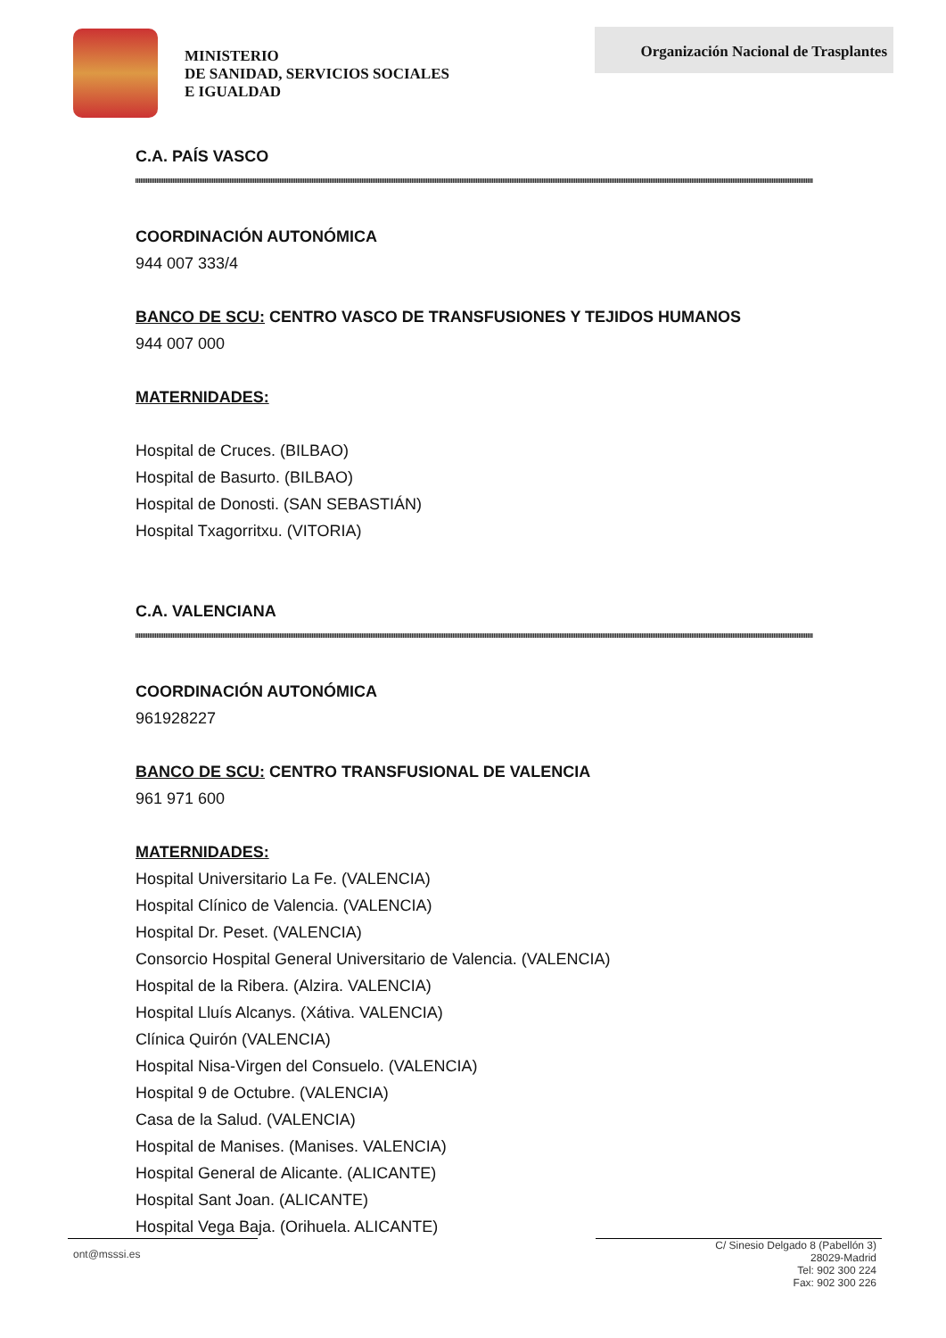MINISTERIO
DE SANIDAD, SERVICIOS SOCIALES
E IGUALDAD
Organización Nacional de Trasplantes
C.A. PAÍS VASCO
COORDINACIÓN AUTONÓMICA
944 007 333/4
BANCO DE SCU: CENTRO VASCO DE TRANSFUSIONES Y TEJIDOS HUMANOS
944 007 000
MATERNIDADES:
Hospital de Cruces. (BILBAO)
Hospital de Basurto. (BILBAO)
Hospital de Donosti. (SAN SEBASTIÁN)
Hospital Txagorritxu. (VITORIA)
C.A. VALENCIANA
COORDINACIÓN AUTONÓMICA
961928227
BANCO DE SCU: CENTRO TRANSFUSIONAL DE VALENCIA
961 971 600
MATERNIDADES:
Hospital Universitario La Fe. (VALENCIA)
Hospital Clínico de Valencia. (VALENCIA)
Hospital Dr. Peset. (VALENCIA)
Consorcio Hospital General Universitario de Valencia. (VALENCIA)
Hospital de la Ribera. (Alzira. VALENCIA)
Hospital Lluís Alcanys. (Xátiva. VALENCIA)
Clínica Quirón (VALENCIA)
Hospital Nisa-Virgen del Consuelo. (VALENCIA)
Hospital 9 de Octubre. (VALENCIA)
Casa de la Salud. (VALENCIA)
Hospital de Manises. (Manises. VALENCIA)
Hospital General de Alicante. (ALICANTE)
Hospital Sant Joan. (ALICANTE)
Hospital Vega Baja. (Orihuela. ALICANTE)
ont@msssi.es
C/ Sinesio Delgado 8 (Pabellón 3)
28029-Madrid
Tel: 902 300 224
Fax: 902 300 226